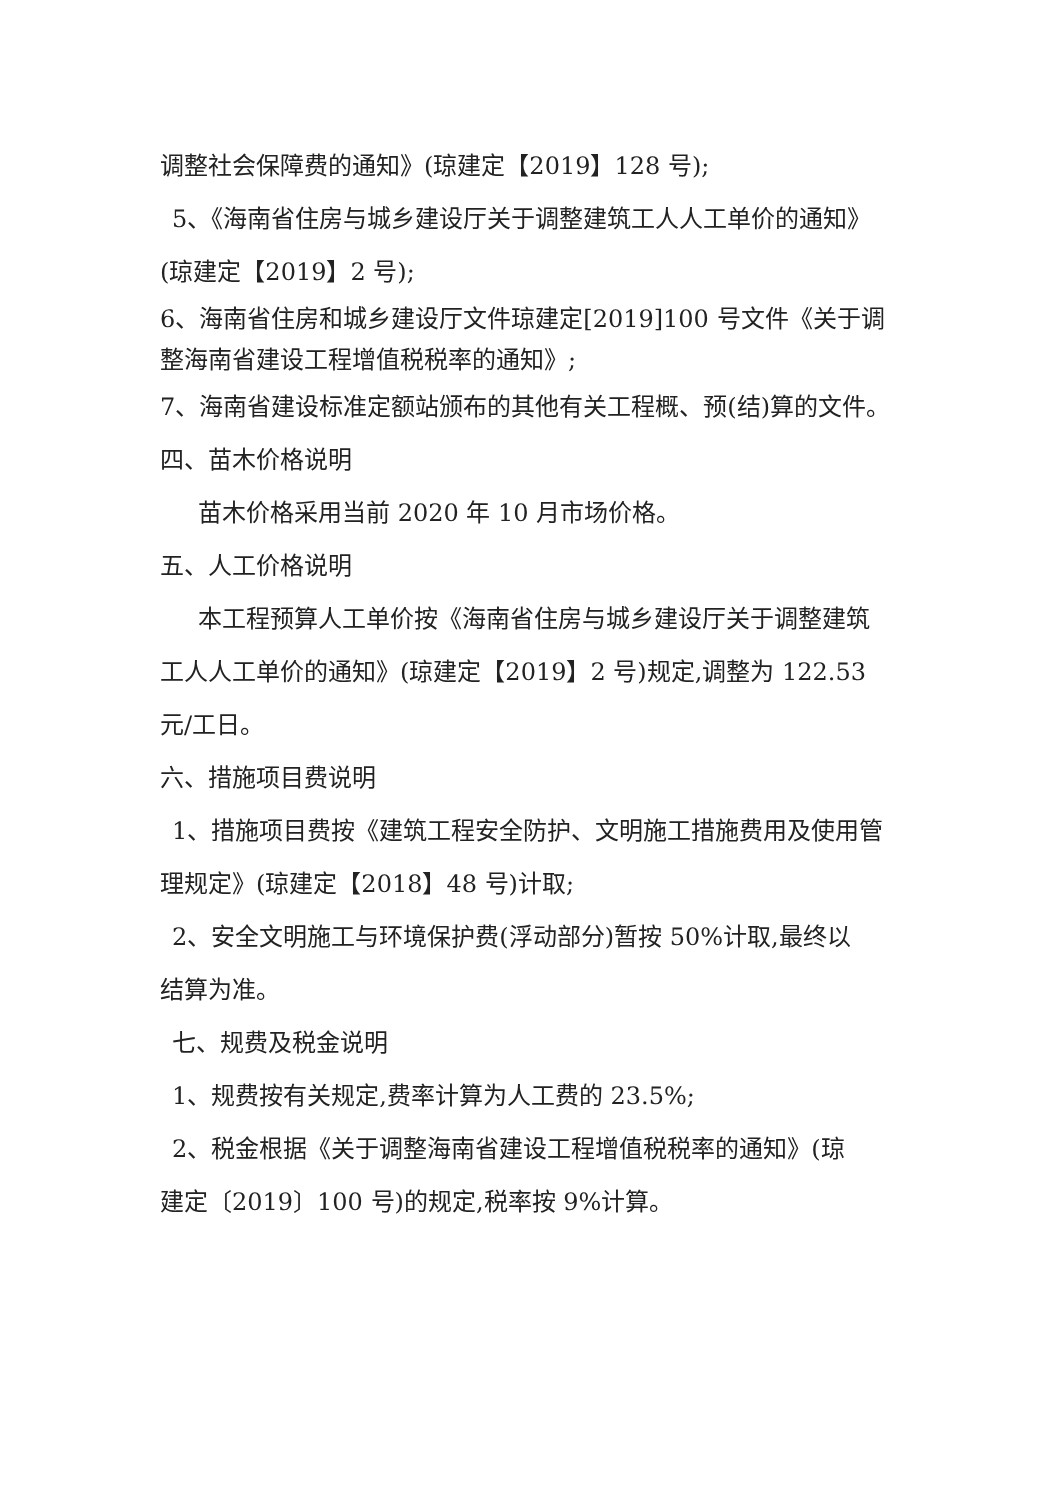调整社会保障费的通知》(琼建定【2019】128 号);
5、《海南省住房与城乡建设厅关于调整建筑工人人工单价的通知》
(琼建定【2019】2 号);
6、海南省住房和城乡建设厅文件琼建定[2019]100 号文件《关于调整海南省建设工程增值税税率的通知》;
7、海南省建设标准定额站颁布的其他有关工程概、预(结)算的文件。
四、苗木价格说明
苗木价格采用当前 2020 年 10 月市场价格。
五、人工价格说明
本工程预算人工单价按《海南省住房与城乡建设厅关于调整建筑
工人人工单价的通知》(琼建定【2019】2 号)规定,调整为 122.53 元/工日。
六、措施项目费说明
1、措施项目费按《建筑工程安全防护、文明施工措施费用及使用管
理规定》(琼建定【2018】48 号)计取;
2、安全文明施工与环境保护费(浮动部分)暂按 50%计取,最终以
结算为准。
七、规费及税金说明
1、规费按有关规定,费率计算为人工费的 23.5%;
2、税金根据《关于调整海南省建设工程增值税税率的通知》(琼
建定〔2019〕100 号)的规定,税率按 9%计算。